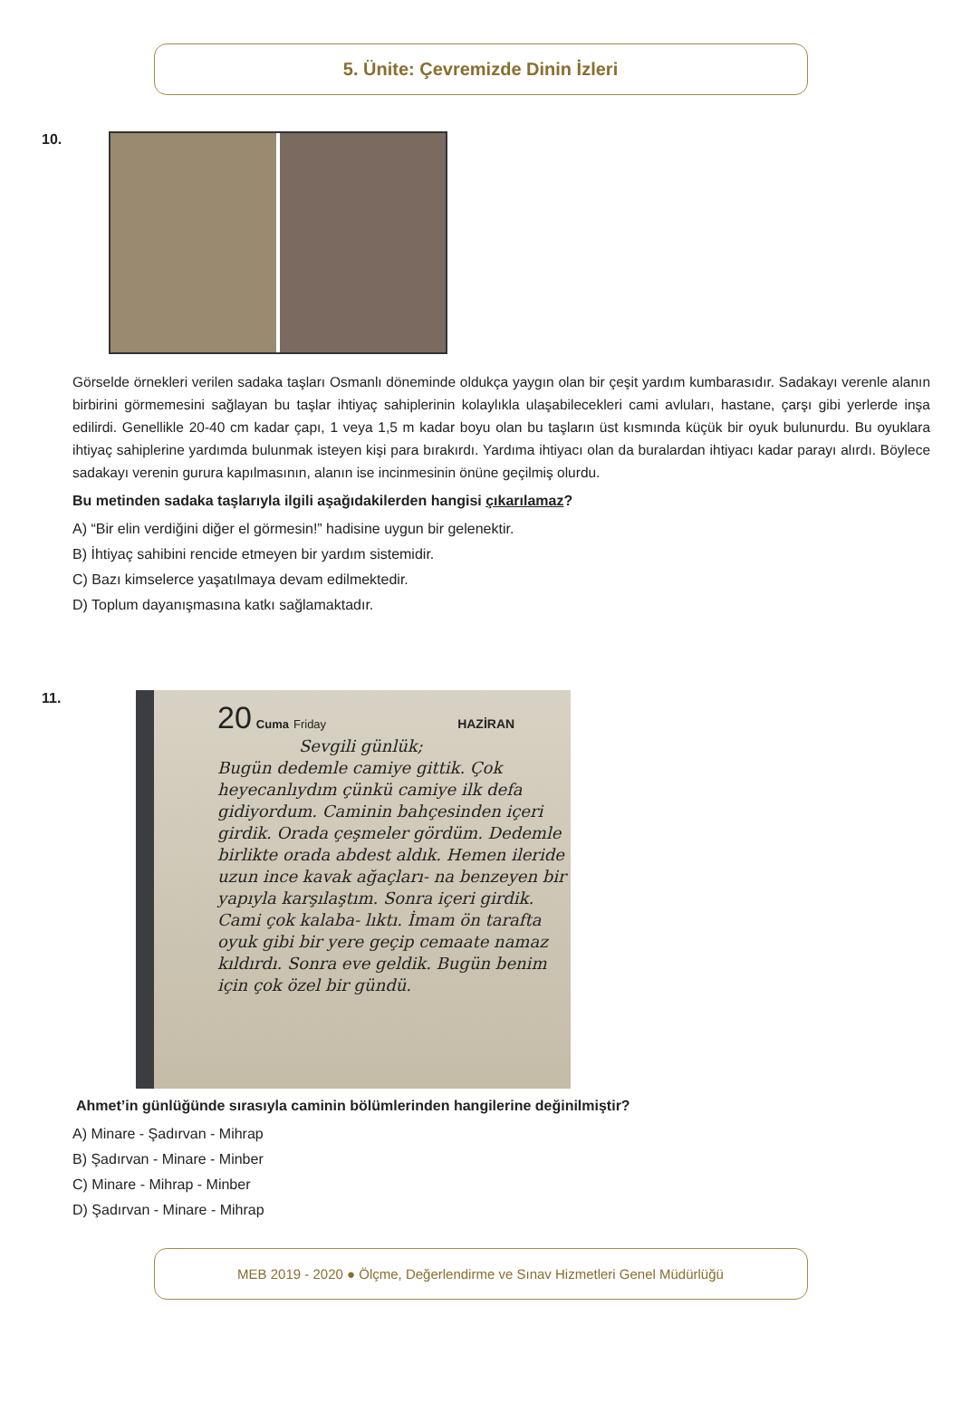5. Ünite: Çevremizde Dinin İzleri
10.
Görselde örnekleri verilen sadaka taşları Osmanlı döneminde oldukça yaygın olan bir çeşit yardım kumbarasıdır. Sadakayı verenle alanın birbirini görmemesini sağlayan bu taşlar ihtiyaç sahiplerinin kolaylıkla ulaşabilecekleri cami avluları, hastane, çarşı gibi yerlerde inşa edilirdi. Genellikle 20-40 cm kadar çapı, 1 veya 1,5 m kadar boyu olan bu taşların üst kısmında küçük bir oyuk bulunurdu. Bu oyuklara ihtiyaç sahiplerine yardımda bulunmak isteyen kişi para bırakırdı. Yardıma ihtiyacı olan da buralardan ihtiyacı kadar parayı alırdı. Böylece sadakayı verenin gurura kapılmasının, alanın ise incinmesinin önüne geçilmiş olurdu.
Bu metinden sadaka taşlarıyla ilgili aşağıdakilerden hangisi çıkarılamaz?
A) “Bir elin verdiğini diğer el görmesin!” hadisine uygun bir gelenektir.
B) İhtiyaç sahibini rencide etmeyen bir yardım sistemidir.
C) Bazı kimselerce yaşatılmaya devam edilmektedir.
D) Toplum dayanışmasına katkı sağlamaktadır.
11.
20 Cuma Friday HAZİRAN
Sevgili günlük;
Bugün dedemle camiye gittik. Çok heyecanlıydım çünkü camiye ilk defa gidiyordum. Caminin bahçesinden içeri girdik. Orada çeşmeler gördüm. Dedemle birlikte orada abdest aldık. Hemen ileride uzun ince kavak ağaçları- na benzeyen bir yapıyla karşılaştım. Sonra içeri girdik. Cami çok kalaba- lıktı. İmam ön tarafta oyuk gibi bir yere geçip cemaate namaz kıldırdı. Sonra eve geldik. Bugün benim için çok özel bir gündü.
Ahmet’in günlüğünde sırasıyla caminin bölümlerinden hangilerine değinilmiştir?
A) Minare - Şadırvan - Mihrap
B) Şadırvan - Minare - Minber
C) Minare - Mihrap - Minber
D) Şadırvan - Minare - Mihrap
MEB 2019 - 2020 ● Ölçme, Değerlendirme ve Sınav Hizmetleri Genel Müdürlüğü